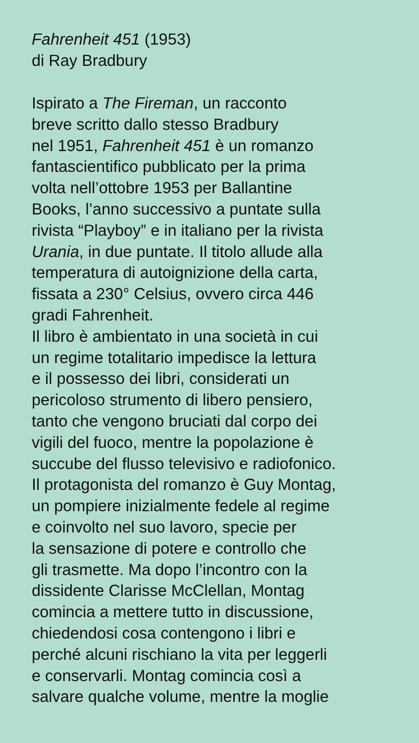Fahrenheit 451 (1953)
di Ray Bradbury
Ispirato a The Fireman, un racconto
breve scritto dallo stesso Bradbury
nel 1951, Fahrenheit 451 è un romanzo
fantascientifico pubblicato per la prima
volta nell’ottobre 1953 per Ballantine
Books, l’anno successivo a puntate sulla
rivista “Playboy” e in italiano per la rivista
Urania, in due puntate. Il titolo allude alla
temperatura di autoignizione della carta,
fissata a 230° Celsius, ovvero circa 446
gradi Fahrenheit.
Il libro è ambientato in una società in cui
un regime totalitario impedisce la lettura
e il possesso dei libri, considerati un
pericoloso strumento di libero pensiero,
tanto che vengono bruciati dal corpo dei
vigili del fuoco, mentre la popolazione è
succube del flusso televisivo e radiofonico.
Il protagonista del romanzo è Guy Montag,
un pompiere inizialmente fedele al regime
e coinvolto nel suo lavoro, specie per
la sensazione di potere e controllo che
gli trasmette. Ma dopo l’incontro con la
dissidente Clarisse McClellan, Montag
comincia a mettere tutto in discussione,
chiedendosi cosa contengono i libri e
perché alcuni rischiano la vita per leggerli
e conservarli. Montag comincia così a
salvare qualche volume, mentre la moglie